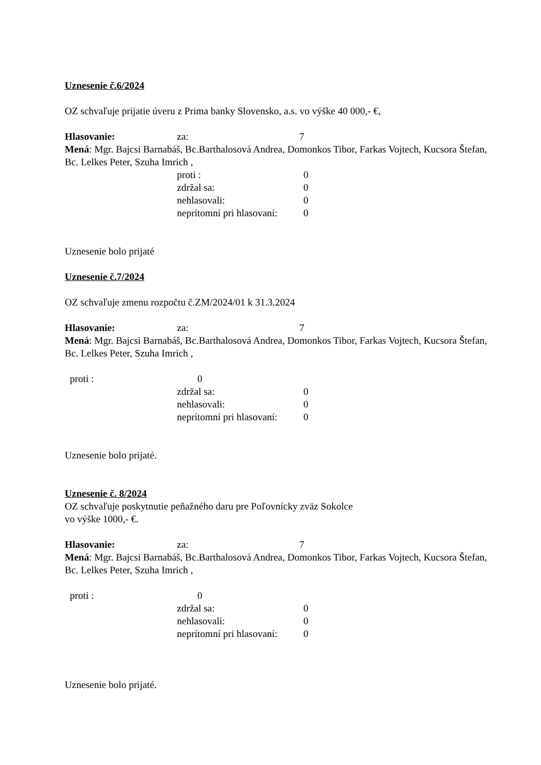Uznesenie č.6/2024
OZ schvaľuje prijatie úveru z Prima banky Slovensko, a.s. vo výške 40 000,- €,
Hlasovanie: za: 7
Mená: Mgr. Bajcsi Barnabáš, Bc.Barthalosová Andrea, Domonkos Tibor, Farkas Vojtech, Kucsora Štefan, Bc. Lelkes Peter, Szuha Imrich ,
proti : 0
zdržal sa: 0
nehlasovali: 0
neprítomní pri hlasovaní: 0
Uznesenie bolo prijaté
Uznesenie č.7/2024
OZ schvaľuje zmenu rozpočtu č.ZM/2024/01 k 31.3.2024
Hlasovanie: za: 7
Mená: Mgr. Bajcsi Barnabáš, Bc.Barthalosová Andrea, Domonkos Tibor, Farkas Vojtech, Kucsora Štefan, Bc. Lelkes Peter, Szuha Imrich ,
proti : 0
zdržal sa: 0
nehlasovali: 0
neprítomní pri hlasovaní: 0
Uznesenie bolo prijaté.
Uznesenie č. 8/2024
OZ schvaľuje poskytnutie peňažného daru pre Poľovnícky zväz Sokolce
vo výške 1000,- €.
Hlasovanie: za: 7
Mená: Mgr. Bajcsi Barnabáš, Bc.Barthalosová Andrea, Domonkos Tibor, Farkas Vojtech, Kucsora Štefan, Bc. Lelkes Peter, Szuha Imrich ,
proti : 0
zdržal sa: 0
nehlasovali: 0
neprítomní pri hlasovaní: 0
Uznesenie bolo prijaté.